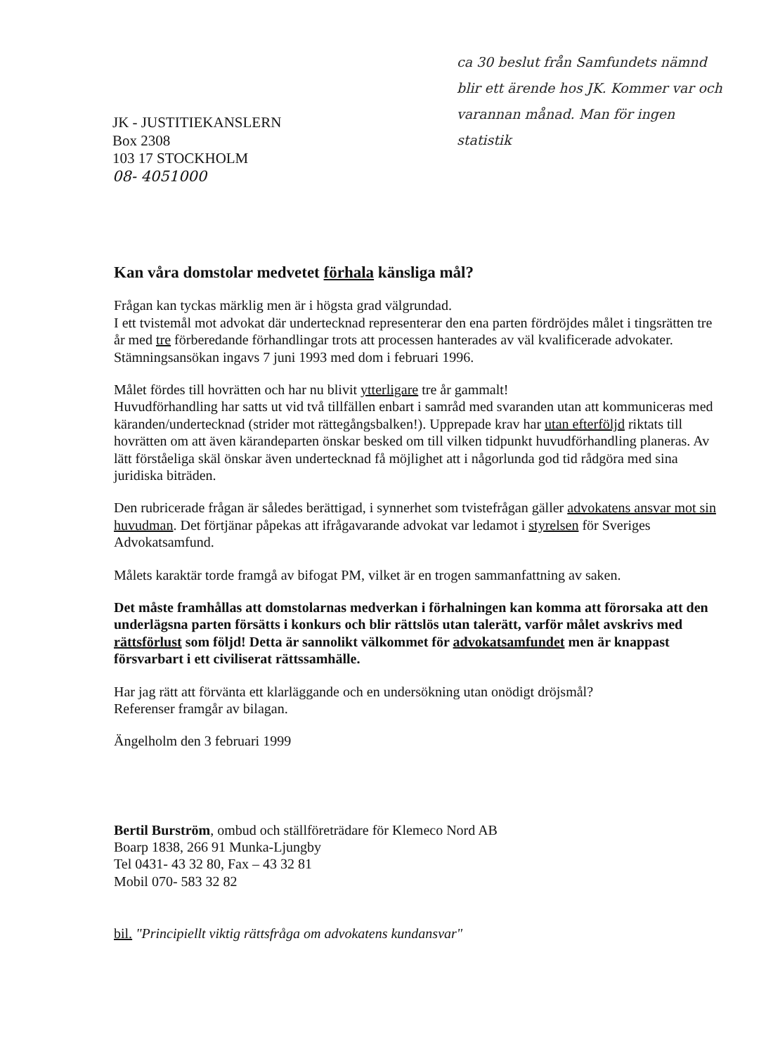JK - JUSTITIEKANSLERN
Box 2308
103 17 STOCKHOLM
08- 4051000
ca 30 beslut från Samfundets nämnd blir ett ärende hos JK. Kommer var och varannan månad. Man för ingen statistik
Kan våra domstolar medvetet förhala känsliga mål?
Frågan kan tyckas märklig men är i högsta grad välgrundad.
I ett tvistemål mot advokat där undertecknad representerar den ena parten fördröjdes målet i tingsrätten tre år med tre förberedande förhandlingar trots att processen hanterades av väl kvalificerade advokater. Stämningsansökan ingavs 7 juni 1993 med dom i februari 1996.
Målet fördes till hovrätten och har nu blivit ytterligare tre år gammalt!
Huvudförhandling har satts ut vid två tillfällen enbart i samråd med svaranden utan att kommuniceras med käranden/undertecknad (strider mot rättegångsbalken!). Upprepade krav har utan efterföljd riktats till hovrätten om att även kärandeparten önskar besked om till vilken tidpunkt huvudförhandling planeras. Av lätt förståeliga skäl önskar även undertecknad få möjlighet att i någorlunda god tid rådgöra med sina juridiska biträden.
Den rubricerade frågan är således berättigad, i synnerhet som tvistefrågan gäller advokatens ansvar mot sin huvudman. Det förtjänar påpekas att ifrågavarande advokat var ledamot i styrelsen för Sveriges Advokatsamfund.
Målets karaktär torde framgå av bifogat PM, vilket är en trogen sammanfattning av saken.
Det måste framhållas att domstolarnas medverkan i förhalningen kan komma att förorsaka att den underlägsna parten försätts i konkurs och blir rättslös utan talerätt, varför målet avskrivs med rättsförlust som följd! Detta är sannolikt välkommet för advokatsamfundet men är knappast försvarbart i ett civiliserat rättssamhälle.
Har jag rätt att förvänta ett klarläggande och en undersökning utan onödigt dröjsmål?
Referenser framgår av bilagan.
Ängelholm den 3 februari 1999
Bertil Burström, ombud och ställföreträdare för Klemeco Nord AB
Boarp 1838, 266 91 Munka-Ljungby
Tel 0431- 43 32 80, Fax – 43 32 81
Mobil 070- 583 32 82
bil. "Principiellt viktig rättsfråga om advokatens kundansvar"